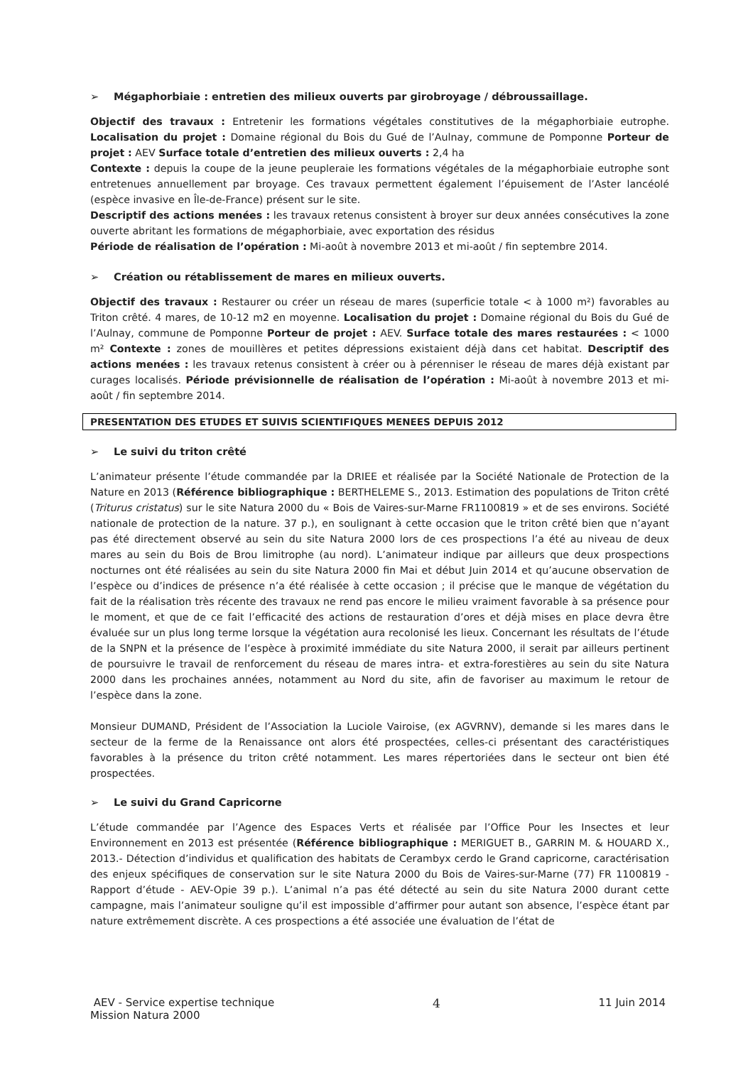➢ Mégaphorbiaie : entretien des milieux ouverts par girobroyage / débroussaillage.
Objectif des travaux : Entretenir les formations végétales constitutives de la mégaphorbiaie eutrophe. Localisation du projet : Domaine régional du Bois du Gué de l’Aulnay, commune de Pomponne Porteur de projet : AEV Surface totale d’entretien des milieux ouverts : 2,4 ha
Contexte : depuis la coupe de la jeune peupleraie les formations végétales de la mégaphorbiaie eutrophe sont entretenues annuellement par broyage. Ces travaux permettent également l’épuisement de l’Aster lancéolé (espèce invasive en Île-de-France) présent sur le site.
Descriptif des actions menées : les travaux retenus consistent à broyer sur deux années consécutives la zone ouverte abritant les formations de mégaphorbiaie, avec exportation des résidus
Période de réalisation de l’opération : Mi-août à novembre 2013 et mi-août / fin septembre 2014.
➢ Création ou rétablissement de mares en milieux ouverts.
Objectif des travaux : Restaurer ou créer un réseau de mares (superficie totale < à 1000 m²) favorables au Triton crêté. 4 mares, de 10-12 m2 en moyenne. Localisation du projet : Domaine régional du Bois du Gué de l’Aulnay, commune de Pomponne Porteur de projet : AEV. Surface totale des mares restaurées : < 1000 m² Contexte : zones de mouillères et petites dépressions existaient déjà dans cet habitat. Descriptif des actions menées : les travaux retenus consistent à créer ou à pérenniser le réseau de mares déjà existant par curages localisés. Période prévisionnelle de réalisation de l’opération : Mi-août à novembre 2013 et mi-août / fin septembre 2014.
PRESENTATION DES ETUDES ET SUIVIS SCIENTIFIQUES MENEES DEPUIS 2012
➢ Le suivi du triton crêté
L’animateur présente l’étude commandée par la DRIEE et réalisée par la Société Nationale de Protection de la Nature en 2013 (Référence bibliographique : BERTHELEME S., 2013. Estimation des populations de Triton crêté (Triturus cristatus) sur le site Natura 2000 du « Bois de Vaires-sur-Marne FR1100819 » et de ses environs. Société nationale de protection de la nature. 37 p.), en soulignant à cette occasion que le triton crêté bien que n’ayant pas été directement observé au sein du site Natura 2000 lors de ces prospections l’a été au niveau de deux mares au sein du Bois de Brou limitrophe (au nord). L’animateur indique par ailleurs que deux prospections nocturnes ont été réalisées au sein du site Natura 2000 fin Mai et début Juin 2014 et qu’aucune observation de l’espèce ou d’indices de présence n’a été réalisée à cette occasion ; il précise que le manque de végétation du fait de la réalisation très récente des travaux ne rend pas encore le milieu vraiment favorable à sa présence pour le moment, et que de ce fait l’efficacité des actions de restauration d’ores et déjà mises en place devra être évaluée sur un plus long terme lorsque la végétation aura recolonisé les lieux. Concernant les résultats de l’étude de la SNPN et la présence de l’espèce à proximité immédiate du site Natura 2000, il serait par ailleurs pertinent de poursuivre le travail de renforcement du réseau de mares intra- et extra-forestières au sein du site Natura 2000 dans les prochaines années, notamment au Nord du site, afin de favoriser au maximum le retour de l’espèce dans la zone.
Monsieur DUMAND, Président de l’Association la Luciole Vairoise, (ex AGVRNV), demande si les mares dans le secteur de la ferme de la Renaissance ont alors été prospectées, celles-ci présentant des caractéristiques favorables à la présence du triton crêté notamment. Les mares répertoriées dans le secteur ont bien été prospectées.
➢ Le suivi du Grand Capricorne
L’étude commandée par l’Agence des Espaces Verts et réalisée par l’Office Pour les Insectes et leur Environnement en 2013 est présentée (Référence bibliographique : MERIGUET B., GARRIN M. & HOUARD X., 2013.- Détection d’individus et qualification des habitats de Cerambyx cerdo le Grand capricorne, caractérisation des enjeux spécifiques de conservation sur le site Natura 2000 du Bois de Vaires-sur-Marne (77) FR 1100819 - Rapport d’étude - AEV-Opie 39 p.). L’animal n’a pas été détecté au sein du site Natura 2000 durant cette campagne, mais l’animateur souligne qu’il est impossible d’affirmer pour autant son absence, l’espèce étant par nature extrêmement discrète. A ces prospections a été associée une évaluation de l’état de
AEV - Service expertise technique
Mission Natura 2000
4 11 Juin 2014